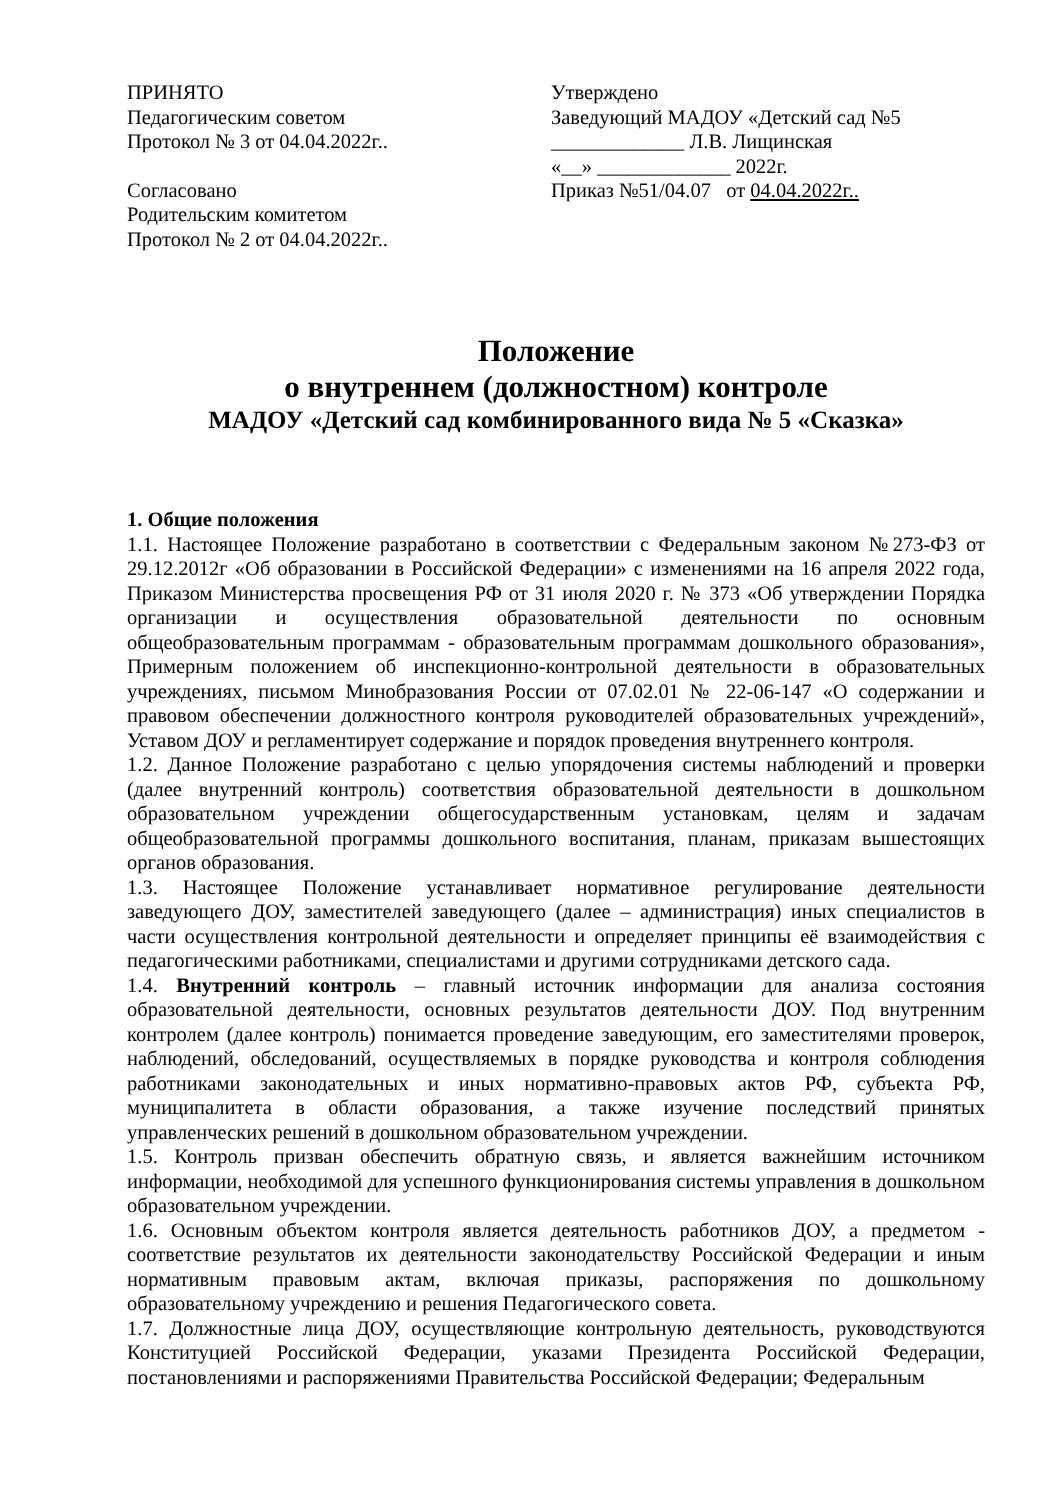ПРИНЯТО
Педагогическим советом
Протокол № 3 от 04.04.2022г..
Согласовано
Родительским комитетом
Протокол № 2 от 04.04.2022г..
Утверждено
Заведующий МАДОУ «Детский сад №5
_____________ Л.В. Лищинская
«__» _____________ 2022г.
Приказ №51/04.07 от 04.04.2022г..
Положение
о внутреннем (должностном) контроле
МАДОУ «Детский сад комбинированного вида № 5 «Сказка»
1. Общие положения
1.1. Настоящее Положение разработано в соответствии с Федеральным законом №273-ФЗ от 29.12.2012г «Об образовании в Российской Федерации» с изменениями на 16 апреля 2022 года, Приказом Министерства просвещения РФ от 31 июля 2020 г. № 373 «Об утверждении Порядка организации и осуществления образовательной деятельности по основным общеобразовательным программам - образовательным программам дошкольного образования», Примерным положением об инспекционно-контрольной деятельности в образовательных учреждениях, письмом Минобразования России от 07.02.01 № 22-06-147 «О содержании и правовом обеспечении должностного контроля руководителей образовательных учреждений», Уставом ДОУ и регламентирует содержание и порядок проведения внутреннего контроля.
1.2. Данное Положение разработано с целью упорядочения системы наблюдений и проверки (далее внутренний контроль) соответствия образовательной деятельности в дошкольном образовательном учреждении общегосударственным установкам, целям и задачам общеобразовательной программы дошкольного воспитания, планам, приказам вышестоящих органов образования.
1.3. Настоящее Положение устанавливает нормативное регулирование деятельности заведующего ДОУ, заместителей заведующего (далее – администрация) иных специалистов в части осуществления контрольной деятельности и определяет принципы её взаимодействия с педагогическими работниками, специалистами и другими сотрудниками детского сада.
1.4. Внутренний контроль – главный источник информации для анализа состояния образовательной деятельности, основных результатов деятельности ДОУ. Под внутренним контролем (далее контроль) понимается проведение заведующим, его заместителями проверок, наблюдений, обследований, осуществляемых в порядке руководства и контроля соблюдения работниками законодательных и иных нормативно-правовых актов РФ, субъекта РФ, муниципалитета в области образования, а также изучение последствий принятых управленческих решений в дошкольном образовательном учреждении.
1.5. Контроль призван обеспечить обратную связь, и является важнейшим источником информации, необходимой для успешного функционирования системы управления в дошкольном образовательном учреждении.
1.6. Основным объектом контроля является деятельность работников ДОУ, а предметом - соответствие результатов их деятельности законодательству Российской Федерации и иным нормативным правовым актам, включая приказы, распоряжения по дошкольному образовательному учреждению и решения Педагогического совета.
1.7. Должностные лица ДОУ, осуществляющие контрольную деятельность, руководствуются Конституцией Российской Федерации, указами Президента Российской Федерации, постановлениями и распоряжениями Правительства Российской Федерации; Федеральным